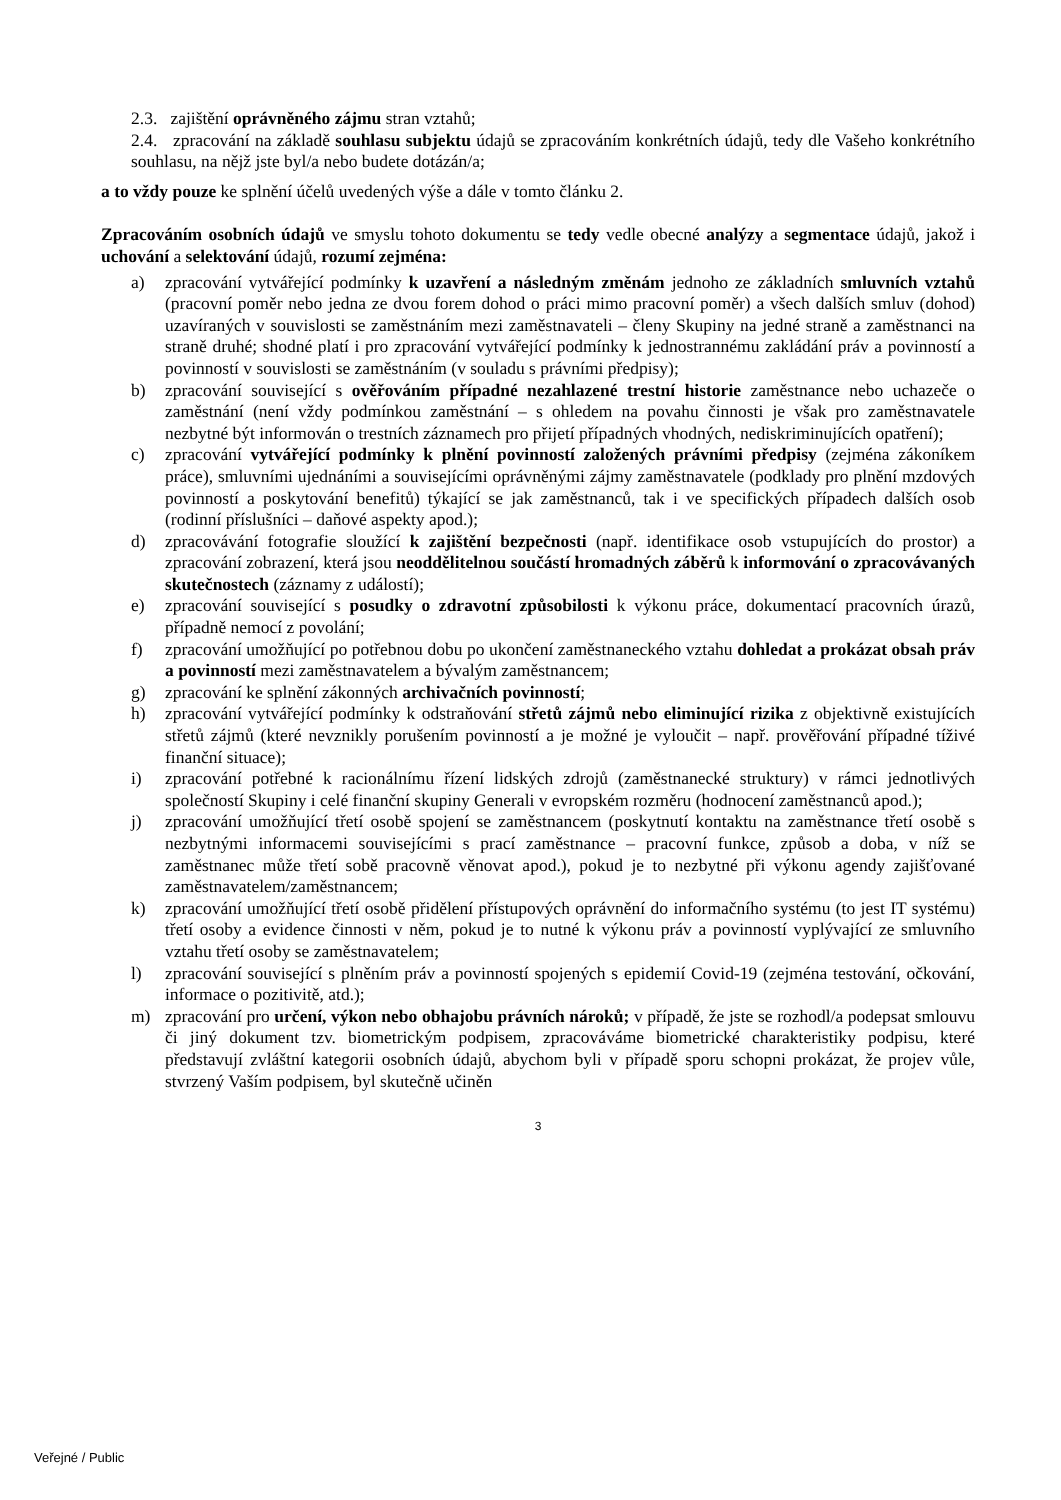2.3. zajištění oprávněného zájmu stran vztahů;
2.4. zpracování na základě souhlasu subjektu údajů se zpracováním konkrétních údajů, tedy dle Vašeho konkrétního souhlasu, na nějž jste byl/a nebo budete dotázán/a;
a to vždy pouze ke splnění účelů uvedených výše a dále v tomto článku 2.
Zpracováním osobních údajů ve smyslu tohoto dokumentu se tedy vedle obecné analýzy a segmentace údajů, jakož i uchování a selektování údajů, rozumí zejména:
a) zpracování vytvářející podmínky k uzavření a následným změnám jednoho ze základních smluvních vztahů (pracovní poměr nebo jedna ze dvou forem dohod o práci mimo pracovní poměr) a všech dalších smluv (dohod) uzavíraných v souvislosti se zaměstnáním mezi zaměstnavateli – členy Skupiny na jedné straně a zaměstnanci na straně druhé; shodné platí i pro zpracování vytvářející podmínky k jednostrannému zakládání práv a povinností a povinností v souvislosti se zaměstnáním (v souladu s právními předpisy);
b) zpracování související s ověřováním případné nezahlazené trestní historie zaměstnance nebo uchazeče o zaměstnání (není vždy podmínkou zaměstnání – s ohledem na povahu činnosti je však pro zaměstnavatele nezbytné být informován o trestních záznamech pro přijetí případných vhodných, nediskriminujících opatření);
c) zpracování vytvářející podmínky k plnění povinností založených právními předpisy (zejména zákoníkem práce), smluvními ujednáními a souvisejícími oprávněnými zájmy zaměstnavatele (podklady pro plnění mzdových povinností a poskytování benefitů) týkající se jak zaměstnanců, tak i ve specifických případech dalších osob (rodinní příslušníci – daňové aspekty apod.);
d) zpracovávání fotografie sloužící k zajištění bezpečnosti (např. identifikace osob vstupujících do prostor) a zpracování zobrazení, která jsou neoddělitelnou součástí hromadných záběrů k informování o zpracovávaných skutečnostech (záznamy z událostí);
e) zpracování související s posudky o zdravotní způsobilosti k výkonu práce, dokumentací pracovních úrazů, případně nemocí z povolání;
f) zpracování umožňující po potřebnou dobu po ukončení zaměstnaneckého vztahu dohledat a prokázat obsah práv a povinností mezi zaměstnavatelem a bývalým zaměstnancem;
g) zpracování ke splnění zákonných archivačních povinností;
h) zpracování vytvářející podmínky k odstraňování střetů zájmů nebo eliminující rizika z objektivně existujících střetů zájmů (které nevznikly porušením povinností a je možné je vyloučit – např. prověřování případné tíživé finanční situace);
i) zpracování potřebné k racionálnímu řízení lidských zdrojů (zaměstnanecké struktury) v rámci jednotlivých společností Skupiny i celé finanční skupiny Generali v evropském rozměru (hodnocení zaměstnanců apod.);
j) zpracování umožňující třetí osobě spojení se zaměstnancem (poskytnutí kontaktu na zaměstnance třetí osobě s nezbytnými informacemi souvisejícími s prací zaměstnance – pracovní funkce, způsob a doba, v níž se zaměstnanec může třetí sobě pracovně věnovat apod.), pokud je to nezbytné při výkonu agendy zajišťované zaměstnavatelem/zaměstnancem;
k) zpracování umožňující třetí osobě přidělení přístupových oprávnění do informačního systému (to jest IT systému) třetí osoby a evidence činnosti v něm, pokud je to nutné k výkonu práv a povinností vyplývající ze smluvního vztahu třetí osoby se zaměstnavatelem;
l) zpracování související s plněním práv a povinností spojených s epidemií Covid-19 (zejména testování, očkování, informace o pozitivitě, atd.);
m) zpracování pro určení, výkon nebo obhajobu právních nároků; v případě, že jste se rozhodl/a podepsat smlouvu či jiný dokument tzv. biometrickým podpisem, zpracováváme biometrické charakteristiky podpisu, které představují zvláštní kategorii osobních údajů, abychom byli v případě sporu schopni prokázat, že projev vůle, stvrzený Vaším podpisem, byl skutečně učiněn
3
Veřejné / Public